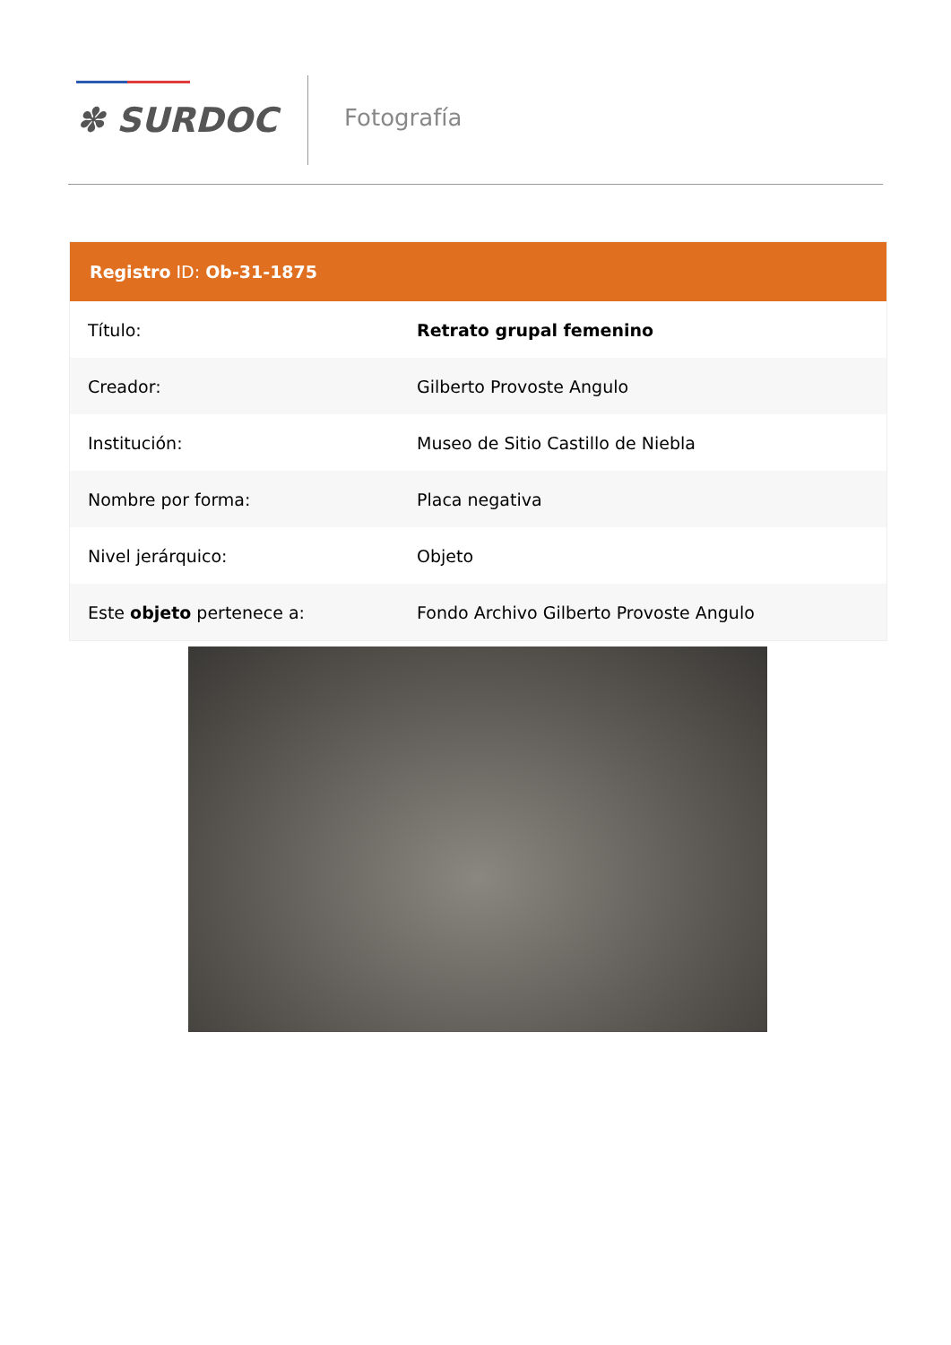✽ SURDOC Fotografía
| Registro ID: Ob-31-1875 | |
| --- | --- |
| Título: | Retrato grupal femenino |
| Creador: | Gilberto Provoste Angulo |
| Institución: | Museo de Sitio Castillo de Niebla |
| Nombre por forma: | Placa negativa |
| Nivel jerárquico: | Objeto |
| Este objeto pertenece a: | Fondo Archivo Gilberto Provoste Angulo |